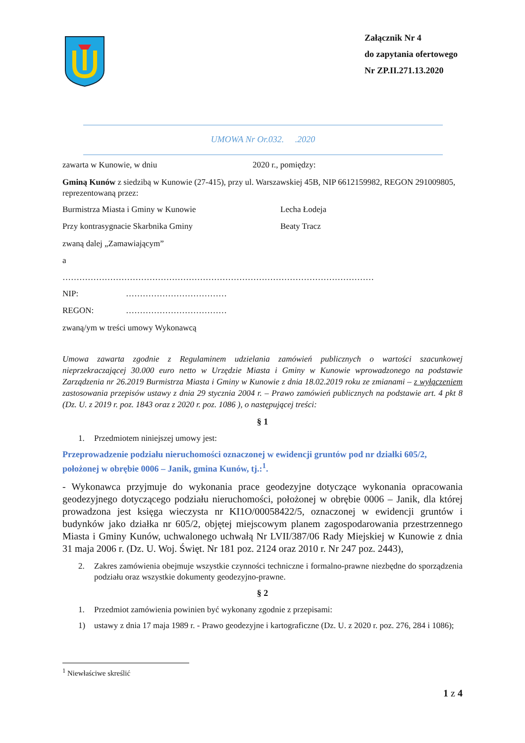Załącznik Nr 4
do zapytania ofertowego
Nr ZP.II.271.13.2020
UMOWA Nr Or.032. .2020
zawarta w Kunowie, w dniu 2020 r., pomiędzy:
Gminą Kunów z siedzibą w Kunowie (27-415), przy ul. Warszawskiej 45B, NIP 6612159982, REGON 291009805, reprezentowaną przez:
Burmistrza Miasta i Gminy w Kunowie Lecha Łodeja
Przy kontrasygnacie Skarbnika Gminy Beaty Tracz
zwaną dalej „Zamawiającym”
a
…………………………………………………………………………………………………
NIP: ………………………………
REGON: ………………………………
zwaną/ym w treści umowy Wykonawcą
Umowa zawarta zgodnie z Regulaminem udzielania zamówień publicznych o wartości szacunkowej nieprzekraczającej 30.000 euro netto w Urzędzie Miasta i Gminy w Kunowie wprowadzonego na podstawie Zarządzenia nr 26.2019 Burmistrza Miasta i Gminy w Kunowie z dnia 18.02.2019 roku ze zmianami – z wyłączeniem zastosowania przepisów ustawy z dnia 29 stycznia 2004 r. – Prawo zamówień publicznych na podstawie art. 4 pkt 8 (Dz. U. z 2019 r. poz. 1843 oraz z 2020 r. poz. 1086 ), o następującej treści:
§ 1
1. Przedmiotem niniejszej umowy jest:
Przeprowadzenie podziału nieruchomości oznaczonej w ewidencji gruntów pod nr działki 605/2, położonej w obrębie 0006 – Janik, gmina Kunów, tj.:<sup>1</sup>.
- Wykonawca przyjmuje do wykonania prace geodezyjne dotyczące wykonania opracowania geodezyjnego dotyczącego podziału nieruchomości, położonej w obrębie 0006 – Janik, dla której prowadzona jest księga wieczysta nr KI1O/00058422/5, oznaczonej w ewidencji gruntów i budynków jako działka nr 605/2, objętej miejscowym planem zagospodarowania przestrzennego Miasta i Gminy Kunów, uchwalonego uchwałą Nr LVII/387/06 Rady Miejskiej w Kunowie z dnia 31 maja 2006 r. (Dz. U. Woj. Święt. Nr 181 poz. 2124 oraz 2010 r. Nr 247 poz. 2443),
2. Zakres zamówienia obejmuje wszystkie czynności techniczne i formalno-prawne niezbędne do sporządzenia podziału oraz wszystkie dokumenty geodezyjno-prawne.
§ 2
1. Przedmiot zamówienia powinien być wykonany zgodnie z przepisami:
1) ustawy z dnia 17 maja 1989 r. - Prawo geodezyjne i kartograficzne (Dz. U. z 2020 r. poz. 276, 284 i 1086);
<sup>1</sup> Niewłaściwe skreślić
1 z 4